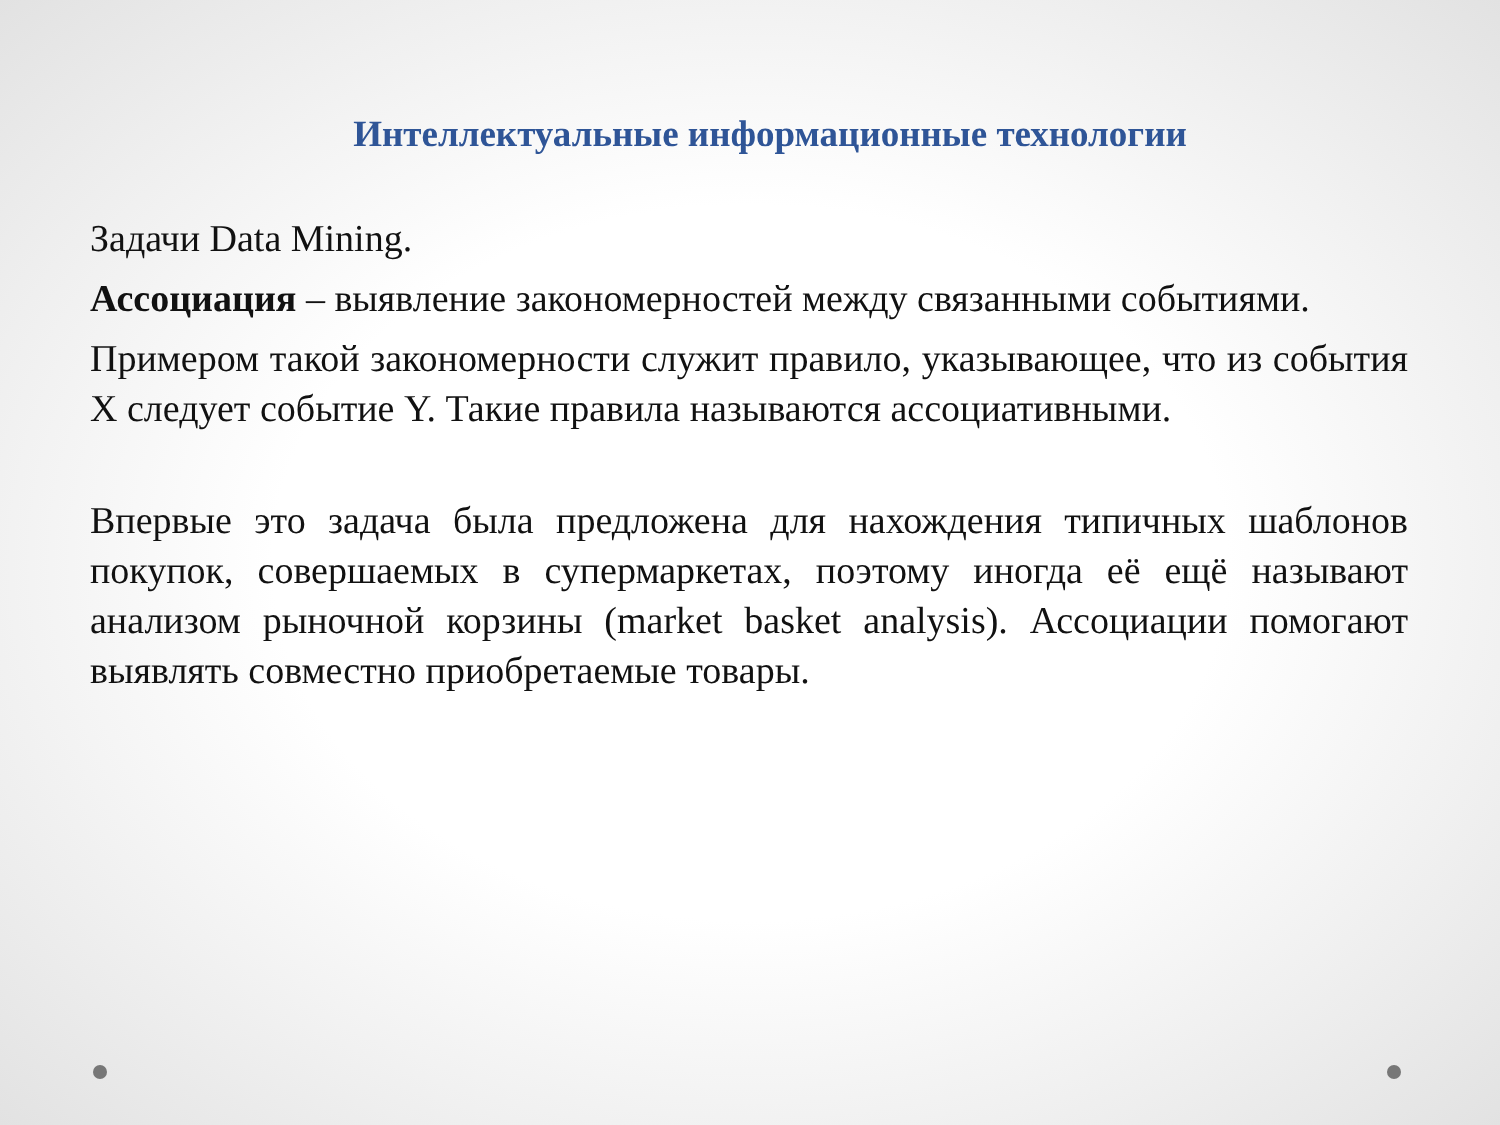Интеллектуальные информационные технологии
Задачи Data Mining.
Ассоциация – выявление закономерностей между связанными событиями.
Примером такой закономерности служит правило, указывающее, что из события X следует событие Y. Такие правила называются ассоциативными.
Впервые это задача была предложена для нахождения типичных шаблонов покупок, совершаемых в супермаркетах, поэтому иногда её ещё называют анализом рыночной корзины (market basket analysis). Ассоциации помогают выявлять совместно приобретаемые товары.